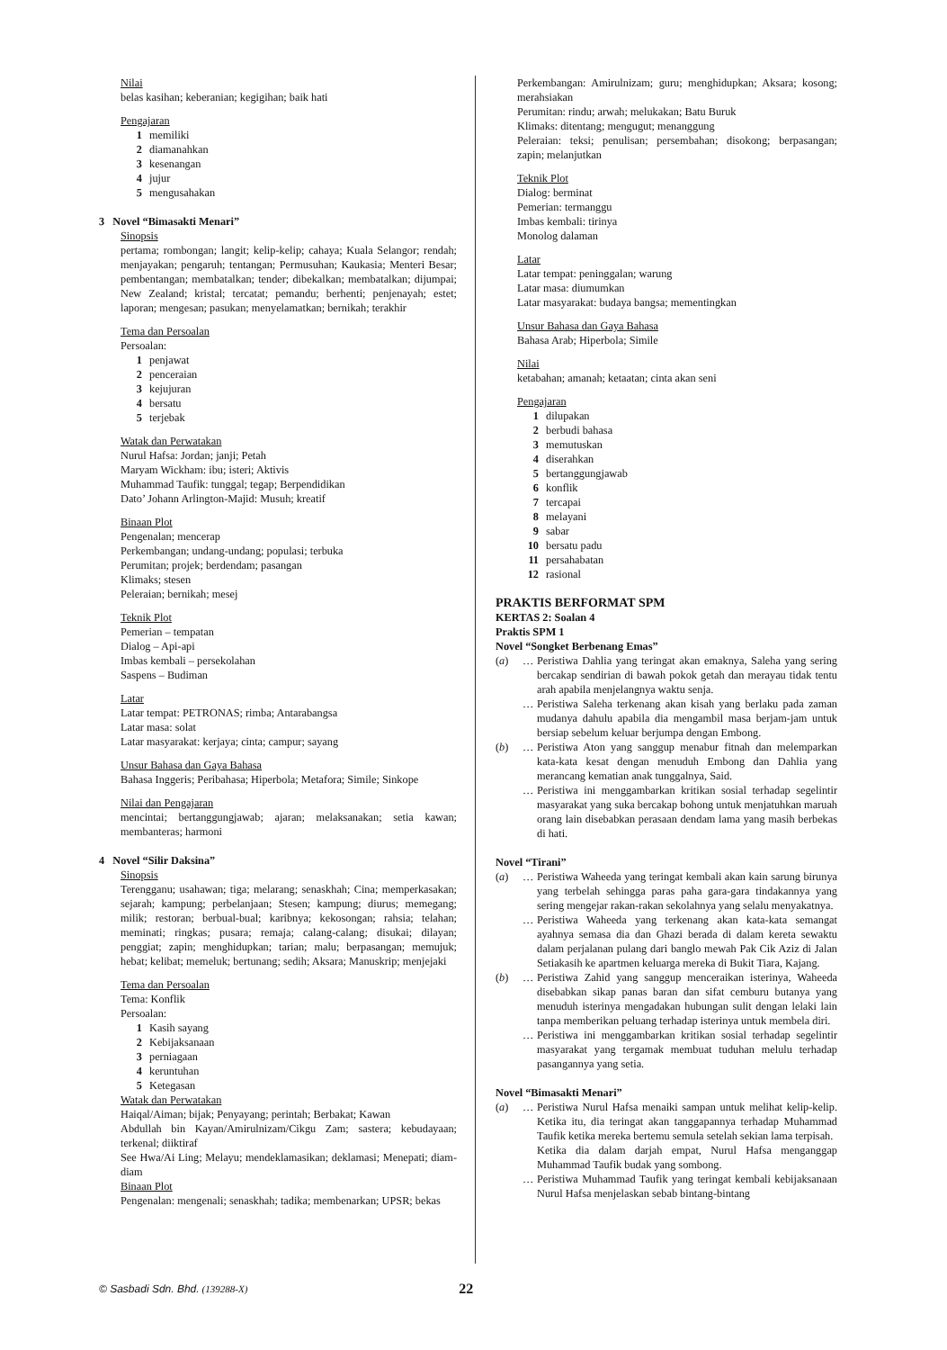Nilai
belas kasihan; keberanian; kegigihan; baik hati
Pengajaran
1 memiliki
2 diamanahkan
3 kesenangan
4 jujur
5 mengusahakan
3 Novel “Bimasakti Menari”
Sinopsis
pertama; rombongan; langit; kelip-kelip; cahaya; Kuala Selangor; rendah; menjayakan; pengaruh; tentangan; Permusuhan; Kaukasia; Menteri Besar; pembentangan; membatalkan; tender; dibekalkan; membatalkan; dijumpai; New Zealand; kristal; tercatat; pemandu; berhenti; penjenayah; estet; laporan; mengesan; pasukan; menyelamatkan; bernikah; terakhir
Tema dan Persoalan
Persoalan:
1 penjawat
2 penceraian
3 kejujuran
4 bersatu
5 terjebak
Watak dan Perwatakan
Nurul Hafsa: Jordan; janji; Petah
Maryam Wickham: ibu; isteri; Aktivis
Muhammad Taufik: tunggal; tegap; Berpendidikan
Dato’ Johann Arlington-Majid: Musuh; kreatif
Binaan Plot
Pengenalan; mencerap
Perkembangan; undang-undang; populasi; terbuka
Perumitan; projek; berdendam; pasangan
Klimaks; stesen
Peleraian; bernikah; mesej
Teknik Plot
Pemerian – tempatan
Dialog – Api-api
Imbas kembali – persekolahan
Saspens – Budiman
Latar
Latar tempat: PETRONAS; rimba; Antarabangsa
Latar masa: solat
Latar masyarakat: kerjaya; cinta; campur; sayang
Unsur Bahasa dan Gaya Bahasa
Bahasa Inggeris; Peribahasa; Hiperbola; Metafora; Simile; Sinkope
Nilai dan Pengajaran
mencintai; bertanggungjawab; ajaran; melaksanakan; setia kawan; membanteras; harmoni
4 Novel “Silir Daksina”
Sinopsis
Terengganu; usahawan; tiga; melarang; senaskhah; Cina; memperkasakan; sejarah; kampung; perbelanjaan; Stesen; kampung; diurus; memegang; milik; restoran; berbual-bual; karibnya; kekosongan; rahsia; telahan; meminati; ringkas; pusara; remaja; calang-calang; disukai; dilayan; penggiat; zapin; menghidupkan; tarian; malu; berpasangan; memujuk; hebat; kelibat; memeluk; bertunang; sedih; Aksara; Manuskrip; menjejaki
Tema dan Persoalan
Tema: Konflik
Persoalan:
1 Kasih sayang
2 Kebijaksanaan
3 perniagaan
4 keruntuhan
5 Ketegasan
Watak dan Perwatakan
Haiqal/Aiman; bijak; Penyayang; perintah; Berbakat; Kawan
Abdullah bin Kayan/Amirulnizam/Cikgu Zam; sastera; kebudayaan; terkenal; diiktiraf
See Hwa/Ai Ling; Melayu; mendeklamasikan; deklamasi; Menepati; diam-diam
Binaan Plot
Pengenalan: mengenali; senaskhah; tadika; membenarkan; UPSR; bekas
Perkembangan: Amirulnizam; guru; menghidupkan; Aksara; kosong; merahsiakan
Perumitan: rindu; arwah; melukakan; Batu Buruk
Klimaks: ditentang; mengugut; menanggung
Peleraian: teksi; penulisan; persembahan; disokong; berpasangan; zapin; melanjutkan
Teknik Plot
Dialog: berminat
Pemerian: termanggu
Imbas kembali: tirinya
Monolog dalaman
Latar
Latar tempat: peninggalan; warung
Latar masa: diumumkan
Latar masyarakat: budaya bangsa; mementingkan
Unsur Bahasa dan Gaya Bahasa
Bahasa Arab; Hiperbola; Simile
Nilai
ketabahan; amanah; ketaatan; cinta akan seni
Pengajaran
1 dilupakan
2 berbudi bahasa
3 memutuskan
4 diserahkan
5 bertanggungjawab
6 konflik
7 tercapai
8 melayani
9 sabar
10 bersatu padu
11 persahabatan
12 rasional
PRAKTIS BERFORMAT SPM
KERTAS 2: Soalan 4
Praktis SPM 1
Novel “Songket Berbenang Emas”
(a) … Peristiwa Dahlia yang teringat akan emaknya, Saleha yang sering bercakap sendirian di bawah pokok getah dan merayau tidak tentu arah apabila menjelangnya waktu senja.
… Peristiwa Saleha terkenang akan kisah yang berlaku pada zaman mudanya dahulu apabila dia mengambil masa berjam-jam untuk bersiap sebelum keluar berjumpa dengan Embong.
(b) … Peristiwa Aton yang sanggup menabur fitnah dan melemparkan kata-kata kesat dengan menuduh Embong dan Dahlia yang merancang kematian anak tunggalnya, Said.
… Peristiwa ini menggambarkan kritikan sosial terhadap segelintir masyarakat yang suka bercakap bohong untuk menjatuhkan maruah orang lain disebabkan perasaan dendam lama yang masih berbekas di hati.
Novel “Tirani”
(a) … Peristiwa Waheeda yang teringat kembali akan kain sarung birunya yang terbelah sehingga paras paha gara-gara tindakannya yang sering mengejar rakan-rakan sekolahnya yang selalu menyakatnya.
… Peristiwa Waheeda yang terkenang akan kata-kata semangat ayahnya semasa dia dan Ghazi berada di dalam kereta sewaktu dalam perjalanan pulang dari banglo mewah Pak Cik Aziz di Jalan Setiakasih ke apartmen keluarga mereka di Bukit Tiara, Kajang.
(b) … Peristiwa Zahid yang sanggup menceraikan isterinya, Waheeda disebabkan sikap panas baran dan sifat cemburu butanya yang menuduh isterinya mengadakan hubungan sulit dengan lelaki lain tanpa memberikan peluang terhadap isterinya untuk membela diri.
… Peristiwa ini menggambarkan kritikan sosial terhadap segelintir masyarakat yang tergamak membuat tuduhan melulu terhadap pasangannya yang setia.
Novel “Bimasakti Menari”
(a) … Peristiwa Nurul Hafsa menaiki sampan untuk melihat kelip-kelip. Ketika itu, dia teringat akan tanggapannya terhadap Muhammad Taufik ketika mereka bertemu semula setelah sekian lama terpisah.
Ketika dia dalam darjah empat, Nurul Hafsa menganggap Muhammad Taufik budak yang sombong.
… Peristiwa Muhammad Taufik yang teringat kembali kebijaksanaan Nurul Hafsa menjelaskan sebab bintang-bintang
© Sasbadi Sdn. Bhd. (139288-X) 22